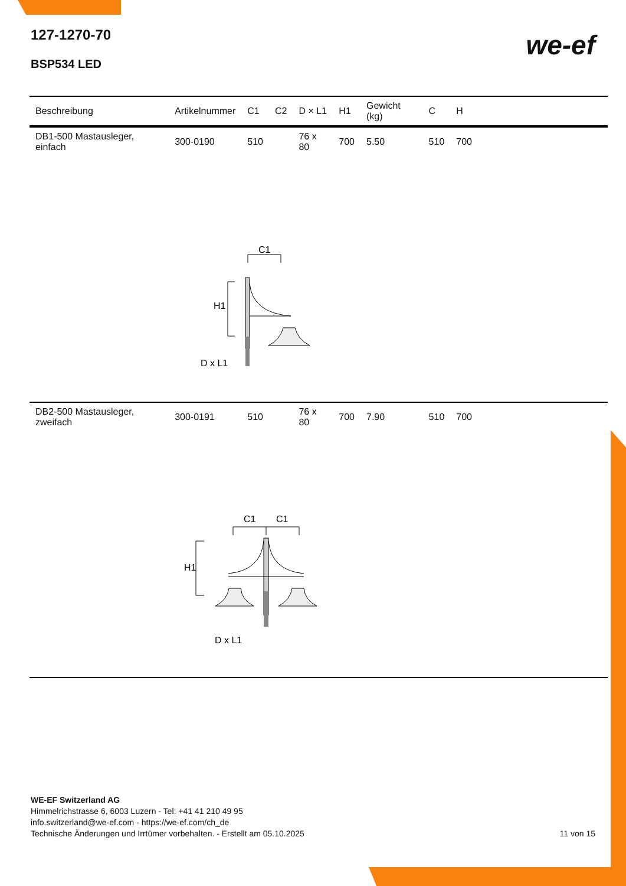127-1270-70
BSP534 LED
we-ef
| Beschreibung | Artikelnummer | C1 | C2 | D × L1 | H1 | Gewicht (kg) | C | H | |
| --- | --- | --- | --- | --- | --- | --- | --- | --- | --- |
| DB1-500 Mastausleger, einfach | 300-0190 | 510 | | 76 x 80 | 700 | 5.50 | 510 | 700 | |
| C1 H1 D x L1 | | | | | | | | | |
| DB2-500 Mastausleger, zweifach | 300-0191 | 510 | | 76 x 80 | 700 | 7.90 | 510 | 700 | |
| C1 C1 H1 D x L1 | | | | | | | | | |
WE-EF Switzerland AG
Himmelrichstrasse 6, 6003 Luzern - Tel: +41 41 210 49 95
info.switzerland@we-ef.com - https://we-ef.com/ch_de
Technische Änderungen und Irrtümer vorbehalten. - Erstellt am 05.10.2025
11 von 15